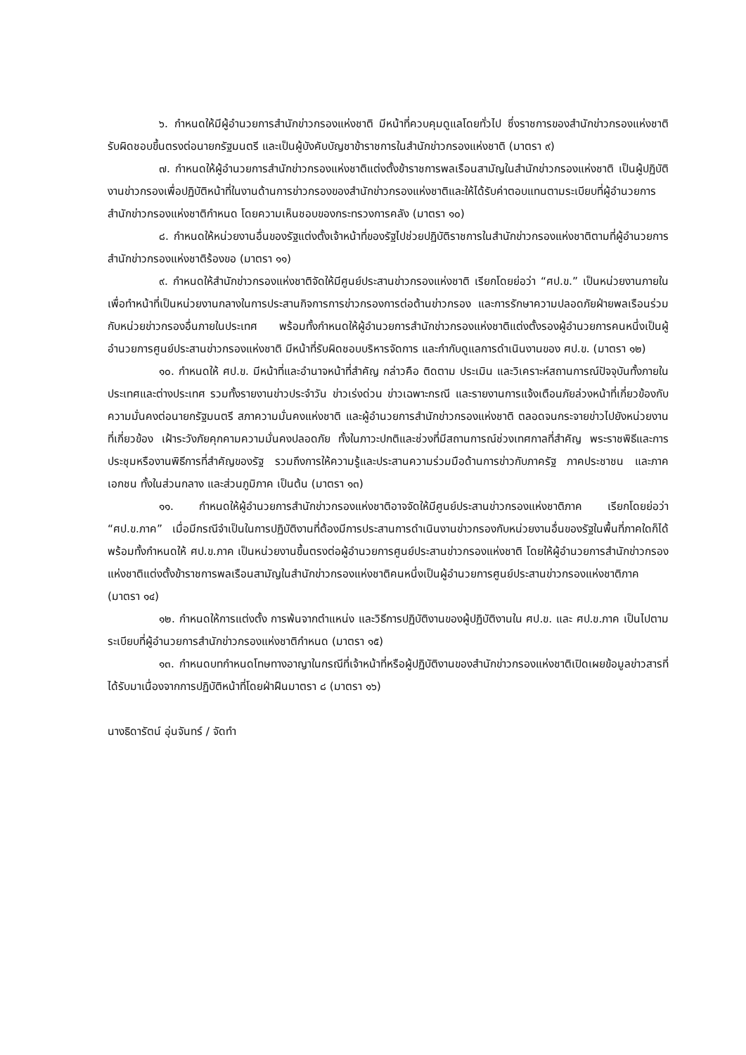๖. กำหนดให้มีผู้อำนวยการสำนักข่าวกรองแห่งชาติ มีหน้าที่ควบคุมดูแลโดยทั่วไป ซึ่งราชการของสำนักข่าวกรองแห่งชาติ รับผิดชอบขึ้นตรงต่อนายกรัฐมนตรี และเป็นผู้บังคับบัญชาข้าราชการในสำนักข่าวกรองแห่งชาติ (มาตรา ๙)
๗. กำหนดให้ผู้อำนวยการสำนักข่าวกรองแห่งชาติแต่งตั้งข้าราชการพลเรือนสามัญในสำนักข่าวกรองแห่งชาติ เป็นผู้ปฏิบัติงานข่าวกรองเพื่อปฏิบัติหน้าที่ในงานด้านการข่าวกรองของสำนักข่าวกรองแห่งชาติและให้ได้รับค่าตอบแทนตามระเบียบที่ผู้อำนวยการสำนักข่าวกรองแห่งชาติกำหนด โดยความเห็นชอบของกระทรวงการคลัง (มาตรา ๑๐)
๘. กำหนดให้หน่วยงานอื่นของรัฐแต่งตั้งเจ้าหน้าที่ของรัฐไปช่วยปฏิบัติราชการในสำนักข่าวกรองแห่งชาติตามที่ผู้อำนวยการสำนักข่าวกรองแห่งชาติร้องขอ (มาตรา ๑๑)
๙. กำหนดให้สำนักข่าวกรองแห่งชาติจัดให้มีศูนย์ประสานข่าวกรองแห่งชาติ เรียกโดยย่อว่า “ศป.ข.” เป็นหน่วยงานภายใน เพื่อทำหน้าที่เป็นหน่วยงานกลางในการประสานกิจการการข่าวกรองการต่อต้านข่าวกรอง และการรักษาความปลอดภัยฝ่ายพลเรือนร่วมกับหน่วยข่าวกรองอื่นภายในประเทศ พร้อมทั้งกำหนดให้ผู้อำนวยการสำนักข่าวกรองแห่งชาติแต่งตั้งรองผู้อำนวยการคนหนึ่งเป็นผู้อำนวยการศูนย์ประสานข่าวกรองแห่งชาติ มีหน้าที่รับผิดชอบบริหารจัดการ และกำกับดูแลการดำเนินงานของ ศป.ข. (มาตรา ๑๒)
๑๐. กำหนดให้ ศป.ข. มีหน้าที่และอำนาจหน้าที่สำคัญ กล่าวคือ ติดตาม ประเมิน และวิเคราะห์สถานการณ์ปัจจุบันทั้งภายในประเทศและต่างประเทศ รวมทั้งรายงานข่าวประจำวัน ข่าวเร่งด่วน ข่าวเฉพาะกรณี และรายงานการแจ้งเตือนภัยล่วงหน้าที่เกี่ยวข้องกับความมั่นคงต่อนายกรัฐมนตรี สภาความมั่นคงแห่งชาติ และผู้อำนวยการสำนักข่าวกรองแห่งชาติ ตลอดจนกระจายข่าวไปยังหน่วยงานที่เกี่ยวข้อง เฝ้าระวังภัยคุกคามความมั่นคงปลอดภัย ทั้งในภาวะปกติและช่วงที่มีสถานการณ์ช่วงเทศกาลที่สำคัญ พระราชพิธีและการประชุมหรืองานพิธีการที่สำคัญของรัฐ รวมถึงการให้ความรู้และประสานความร่วมมือด้านการข่าวกับภาครัฐ ภาคประชาชน และภาคเอกชน ทั้งในส่วนกลาง และส่วนภูมิภาค เป็นต้น (มาตรา ๑๓)
๑๑. กำหนดให้ผู้อำนวยการสำนักข่าวกรองแห่งชาติอาจจัดให้มีศูนย์ประสานข่าวกรองแห่งชาติภาค เรียกโดยย่อว่า “ศป.ข.ภาค” เมื่อมีกรณีจำเป็นในการปฏิบัติงานที่ต้องมีการประสานการดำเนินงานข่าวกรองกับหน่วยงานอื่นของรัฐในพื้นที่ภาคใดก็ได้ พร้อมทั้งกำหนดให้ ศป.ข.ภาค เป็นหน่วยงานขึ้นตรงต่อผู้อำนวยการศูนย์ประสานข่าวกรองแห่งชาติ โดยให้ผู้อำนวยการสำนักข่าวกรองแห่งชาติแต่งตั้งข้าราชการพลเรือนสามัญในสำนักข่าวกรองแห่งชาติคนหนึ่งเป็นผู้อำนวยการศูนย์ประสานข่าวกรองแห่งชาติภาค (มาตรา ๑๔)
๑๒. กำหนดให้การแต่งตั้ง การพ้นจากตำแหน่ง และวิธีการปฏิบัติงานของผู้ปฏิบัติงานใน ศป.ข. และ ศป.ข.ภาค เป็นไปตามระเบียบที่ผู้อำนวยการสำนักข่าวกรองแห่งชาติกำหนด (มาตรา ๑๕)
๑๓. กำหนดบทกำหนดโทษทางอาญาในกรณีที่เจ้าหน้าที่หรือผู้ปฏิบัติงานของสำนักข่าวกรองแห่งชาติเปิดเผยข้อมูลข่าวสารที่ได้รับมาเนื่องจากการปฏิบัติหน้าที่โดยฝ่าฝืนมาตรา ๘ (มาตรา ๑๖)
นางธิดารัตน์ อุ่นจันทร์ / จัดทำ